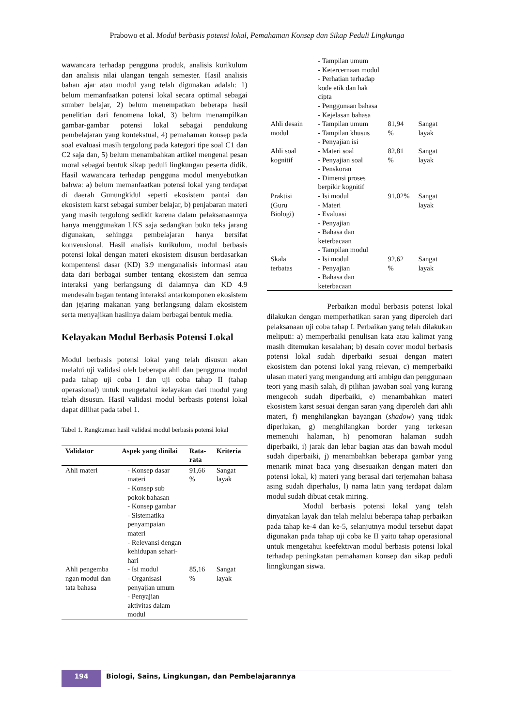Prabowo et al. Modul berbasis potensi lokal, Pemahaman Konsep dan Sikap Peduli Lingkunga
wawancara terhadap pengguna produk, analisis kurikulum dan analisis nilai ulangan tengah semester. Hasil analisis bahan ajar atau modul yang telah digunakan adalah: 1) belum memanfaatkan potensi lokal secara optimal sebagai sumber belajar, 2) belum menempatkan beberapa hasil penelitian dari fenomena lokal, 3) belum menampilkan gambar-gambar potensi lokal sebagai pendukung pembelajaran yang kontekstual, 4) pemahaman konsep pada soal evaluasi masih tergolong pada kategori tipe soal C1 dan C2 saja dan, 5) belum menambahkan artikel mengenai pesan moral sebagai bentuk sikap peduli lingkungan peserta didik. Hasil wawancara terhadap pengguna modul menyebutkan bahwa: a) belum memanfaatkan potensi lokal yang terdapat di daerah Gunungkidul seperti ekosistem pantai dan ekosistem karst sebagai sumber belajar, b) penjabaran materi yang masih tergolong sedikit karena dalam pelaksanaannya hanya menggunakan LKS saja sedangkan buku teks jarang digunakan, sehingga pembelajaran hanya bersifat konvensional. Hasil analisis kurikulum, modul berbasis potensi lokal dengan materi ekosistem disusun berdasarkan kompentensi dasar (KD) 3.9 menganalisis informasi atau data dari berbagai sumber tentang ekosistem dan semua interaksi yang berlangsung di dalamnya dan KD 4.9 mendesain bagan tentang interaksi antarkomponen ekosistem dan jejaring makanan yang berlangsung dalam ekosistem serta menyajikan hasilnya dalam berbagai bentuk media.
Kelayakan Modul Berbasis Potensi Lokal
Modul berbasis potensi lokal yang telah disusun akan melalui uji validasi oleh beberapa ahli dan pengguna modul pada tahap uji coba I dan uji coba tahap II (tahap operasional) untuk mengetahui kelayakan dari modul yang telah disusun. Hasil validasi modul berbasis potensi lokal dapat dilihat pada tabel 1.
Tabel 1. Rangkuman hasil validasi modul berbasis potensi lokal
| Validator | Aspek yang dinilai | Rata-rata | Kriteria |
| --- | --- | --- | --- |
| Ahli materi | - Konsep dasar materi - Konsep sub pokok bahasan - Konsep gambar - Sistematika penyampaian materi - Relevansi dengan kehidupan sehari-hari | 91,66 % | Sangat layak |
| Ahli pengemba ngan modul dan tata bahasa | - Isi modul - Organisasi penyajian umum - Penyajian aktivitas dalam modul | 85,16 % | Sangat layak |
| | - Tampilan umum - Ketercernaan modul - Perhatian terhadap kode etik dan hak cipta - Penggunaan bahasa - Kejelasan bahasa | | |
| Ahli desain modul | - Tampilan umum - Tampilan khusus - Penyajian isi | 81,94 % | Sangat layak |
| Ahli soal kognitif | - Materi soal - Penyajian soal - Penskoran - Dimensi proses berpikir kognitif | 82,81 % | Sangat layak |
| Praktisi (Guru Biologi) | - Isi modul - Materi - Evaluasi - Penyajian - Bahasa dan keterbacaan - Tampilan modul | 91,02% | Sangat layak |
| Skala terbatas | - Isi modul - Penyajian - Bahasa dan keterbacaan | 92,62 % | Sangat layak |
Perbaikan modul berbasis potensi lokal dilakukan dengan memperhatikan saran yang diperoleh dari pelaksanaan uji coba tahap I. Perbaikan yang telah dilakukan meliputi: a) memperbaiki penulisan kata atau kalimat yang masih ditemukan kesalahan; b) desain cover modul berbasis potensi lokal sudah diperbaiki sesuai dengan materi ekosistem dan potensi lokal yang relevan, c) memperbaiki ulasan materi yang mengandung arti ambigu dan penggunaan teori yang masih salah, d) pilihan jawaban soal yang kurang mengecoh sudah diperbaiki, e) menambahkan materi ekosistem karst sesuai dengan saran yang diperoleh dari ahli materi, f) menghilangkan bayangan (shadow) yang tidak diperlukan, g) menghilangkan border yang terkesan memenuhi halaman, h) penomoran halaman sudah diperbaiki, i) jarak dan lebar bagian atas dan bawah modul sudah diperbaiki, j) menambahkan beberapa gambar yang menarik minat baca yang disesuaikan dengan materi dan potensi lokal, k) materi yang berasal dari terjemahan bahasa asing sudah diperhalus, l) nama latin yang terdapat dalam modul sudah dibuat cetak miring.
Modul berbasis potensi lokal yang telah dinyatakan layak dan telah melalui beberapa tahap perbaikan pada tahap ke-4 dan ke-5, selanjutnya modul tersebut dapat digunakan pada tahap uji coba ke II yaitu tahap operasional untuk mengetahui keefektivan modul berbasis potensi lokal terhadap peningkatan pemahaman konsep dan sikap peduli linngkungan siswa.
194
Biologi, Sains, Lingkungan, dan Pembelajarannya